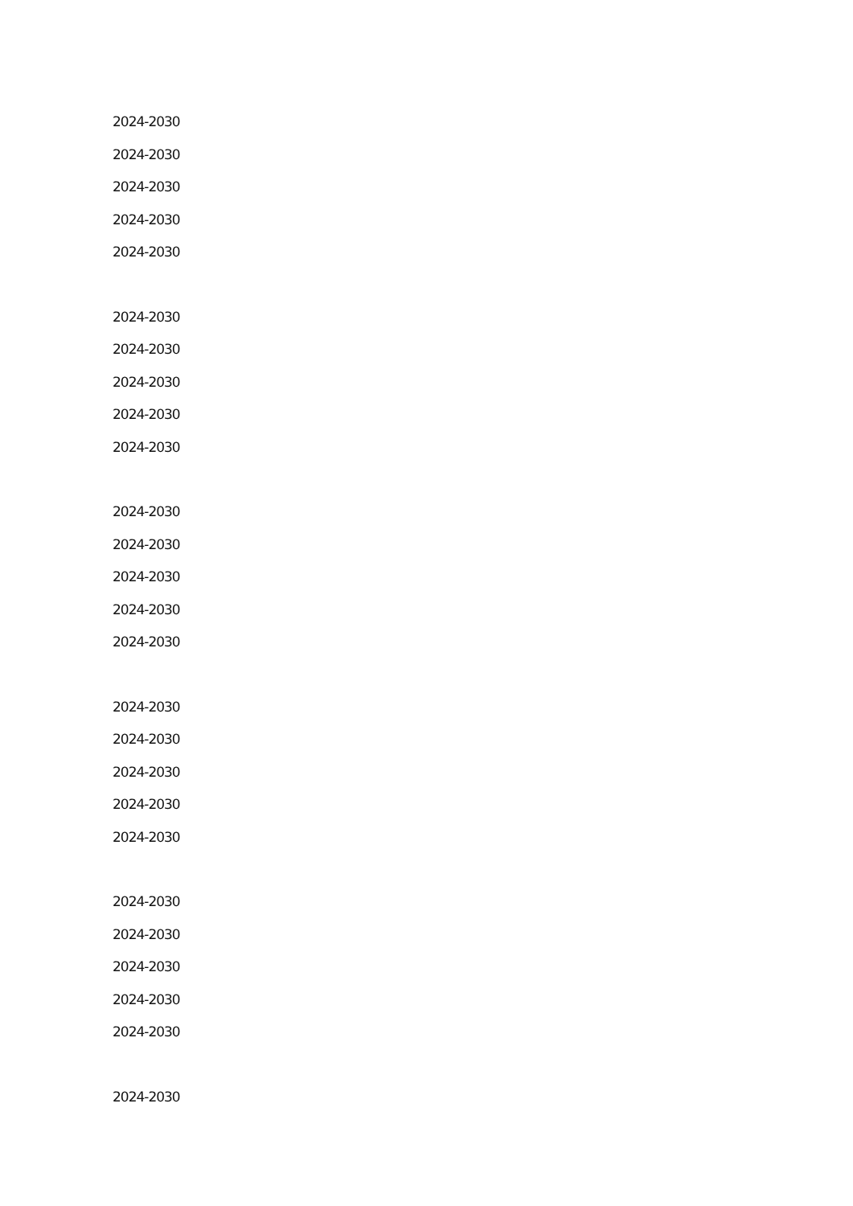2024-2030
2024-2030
2024-2030
2024-2030
2024-2030
2024-2030
2024-2030
2024-2030
2024-2030
2024-2030
2024-2030
2024-2030
2024-2030
2024-2030
2024-2030
2024-2030
2024-2030
2024-2030
2024-2030
2024-2030
2024-2030
2024-2030
2024-2030
2024-2030
2024-2030
2024-2030